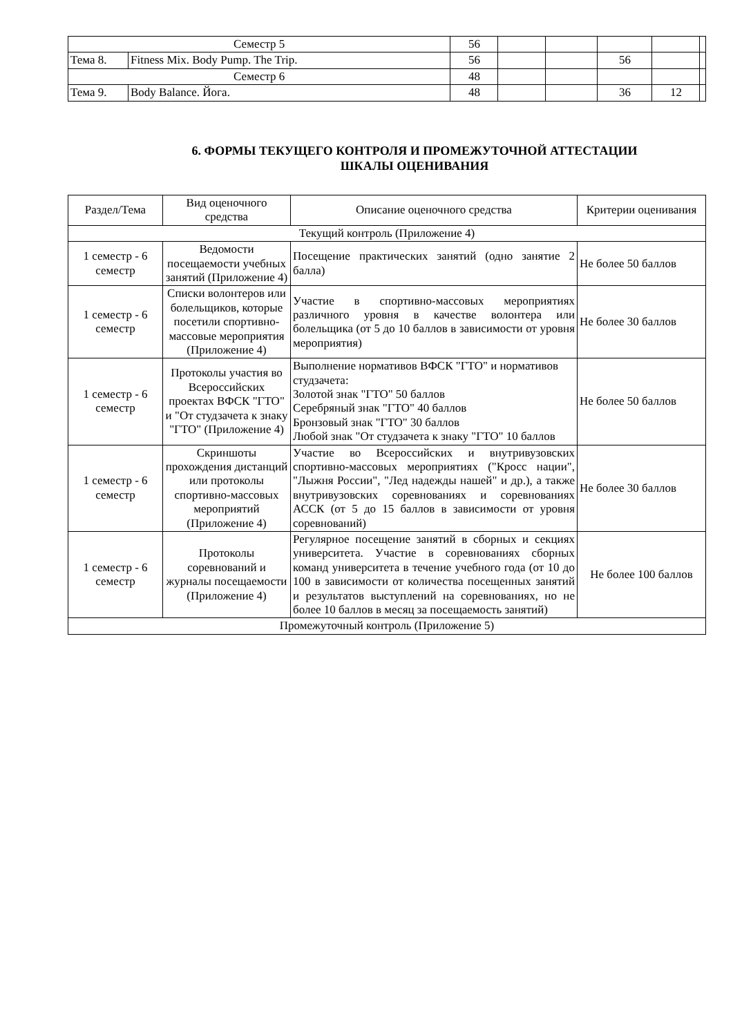| Семестр 5 | | 56 | | | | | |
| Тема 8. | Fitness Mix. Body Pump. The Trip. | 56 | | | 56 | | |
| Семестр 6 | | 48 | | | | | |
| Тема 9. | Body Balance. Йога. | 48 | | | 36 | 12 | |
6. ФОРМЫ ТЕКУЩЕГО КОНТРОЛЯ И ПРОМЕЖУТОЧНОЙ АТТЕСТАЦИИ
ШКАЛЫ ОЦЕНИВАНИЯ
| Раздел/Тема | Вид оценочного средства | Описание оценочного средства | Критерии оценивания |
| --- | --- | --- | --- |
| Текущий контроль (Приложение 4) | | | |
| 1 семестр - 6 семестр | Ведомости посещаемости учебных занятий (Приложение 4) | Посещение практических занятий (одно занятие 2 балла) | Не более 50 баллов |
| 1 семестр - 6 семестр | Списки волонтеров или болельщиков, которые посетили спортивно-массовые мероприятия (Приложение 4) | Участие в спортивно-массовых мероприятиях различного уровня в качестве волонтера или болельщика (от 5 до 10 баллов в зависимости от уровня мероприятия) | Не более 30 баллов |
| 1 семестр - 6 семестр | Протоколы участия во Всероссийских проектах ВФСК "ГТО" и "От студзачета к знаку "ГТО" (Приложение 4) | Выполнение нормативов ВФСК "ГТО" и нормативов студзачета: Золотой знак "ГТО" 50 баллов Серебряный знак "ГТО" 40 баллов Бронзовый знак "ГТО" 30 баллов Любой знак "От студзачета к знаку "ГТО" 10 баллов | Не более 50 баллов |
| 1 семестр - 6 семестр | Скриншоты прохождения дистанций или протоколы спортивно-массовых мероприятий (Приложение 4) | Участие во Всероссийских и внутривузовских спортивно-массовых мероприятиях ("Кросс нации", "Лыжня России", "Лед надежды нашей" и др.), а также внутривузовских соревнованиях и соревнованиях АССК (от 5 до 15 баллов в зависимости от уровня соревнований) | Не более 30 баллов |
| 1 семестр - 6 семестр | Протоколы соревнований и журналы посещаемости (Приложение 4) | Регулярное посещение занятий в сборных и секциях университета. Участие в соревнованиях сборных команд университета в течение учебного года (от 10 до 100 в зависимости от количества посещенных занятий и результатов выступлений на соревнованиях, но не более 10 баллов в месяц за посещаемость занятий) | Не более 100 баллов |
| Промежуточный контроль (Приложение 5) | | | |